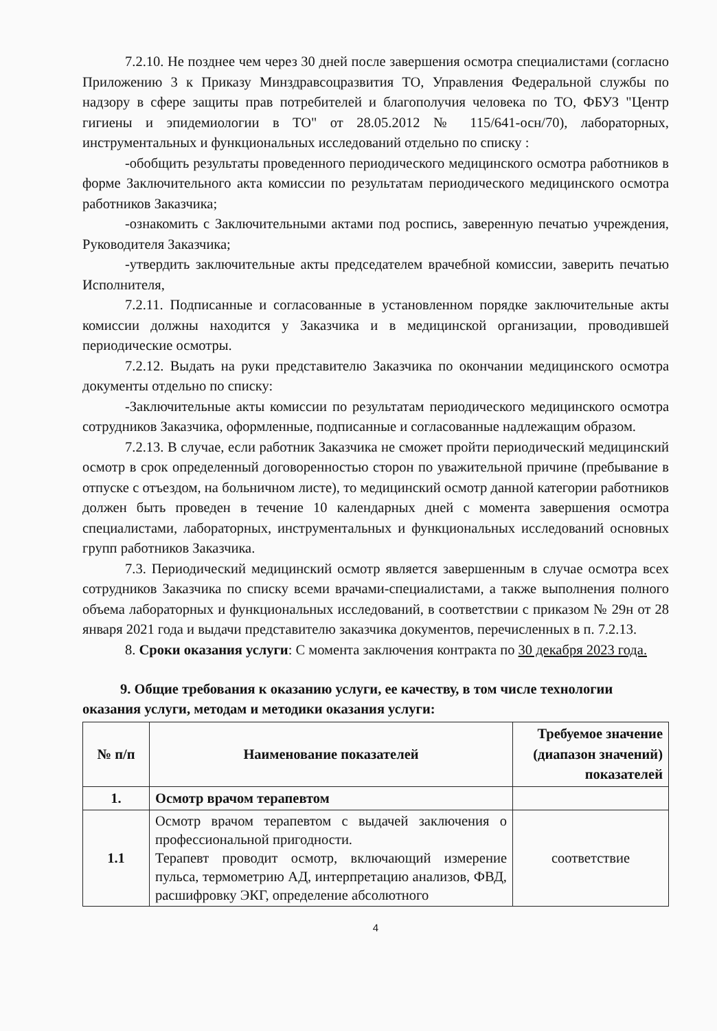7.2.10. Не позднее чем через 30 дней после завершения осмотра специалистами (согласно Приложению 3 к Приказу Минздравсоцразвития ТО, Управления Федеральной службы по надзору в сфере защиты прав потребителей и благополучия человека по ТО, ФБУЗ "Центр гигиены и эпидемиологии в ТО" от 28.05.2012 № 115/641-осн/70), лабораторных, инструментальных и функциональных исследований отдельно по списку :
-обобщить результаты проведенного периодического медицинского осмотра работников в форме Заключительного акта комиссии по результатам периодического медицинского осмотра работников Заказчика;
-ознакомить с Заключительными актами под роспись, заверенную печатью учреждения, Руководителя Заказчика;
-утвердить заключительные акты председателем врачебной комиссии, заверить печатью Исполнителя,
7.2.11. Подписанные и согласованные в установленном порядке заключительные акты комиссии должны находится у Заказчика и в медицинской организации, проводившей периодические осмотры.
7.2.12. Выдать на руки представителю Заказчика по окончании медицинского осмотра документы отдельно по списку:
-Заключительные акты комиссии по результатам периодического медицинского осмотра сотрудников Заказчика, оформленные, подписанные и согласованные надлежащим образом.
7.2.13. В случае, если работник Заказчика не сможет пройти периодический медицинский осмотр в срок определенный договоренностью сторон по уважительной причине (пребывание в отпуске с отъездом, на больничном листе), то медицинский осмотр данной категории работников должен быть проведен в течение 10 календарных дней с момента завершения осмотра специалистами, лабораторных, инструментальных и функциональных исследований основных групп работников Заказчика.
7.3. Периодический медицинский осмотр является завершенным в случае осмотра всех сотрудников Заказчика по списку всеми врачами-специалистами, а также выполнения полного объема лабораторных и функциональных исследований, в соответствии с приказом № 29н от 28 января 2021 года и выдачи представителю заказчика документов, перечисленных в п. 7.2.13.
8. Сроки оказания услуги: С момента заключения контракта по 30 декабря 2023 года.
9. Общие требования к оказанию услуги, ее качеству, в том числе технологии оказания услуги, методам и методики оказания услуги:
| № п/п | Наименование показателей | Требуемое значение (диапазон значений) показателей |
| --- | --- | --- |
| 1. | Осмотр врачом терапевтом | |
| 1.1 | Осмотр врачом терапевтом с выдачей заключения о профессиональной пригодности. Терапевт проводит осмотр, включающий измерение пульса, термометрию АД, интерпретацию анализов, ФВД, расшифровку ЭКГ, определение абсолютного | соответствие |
4